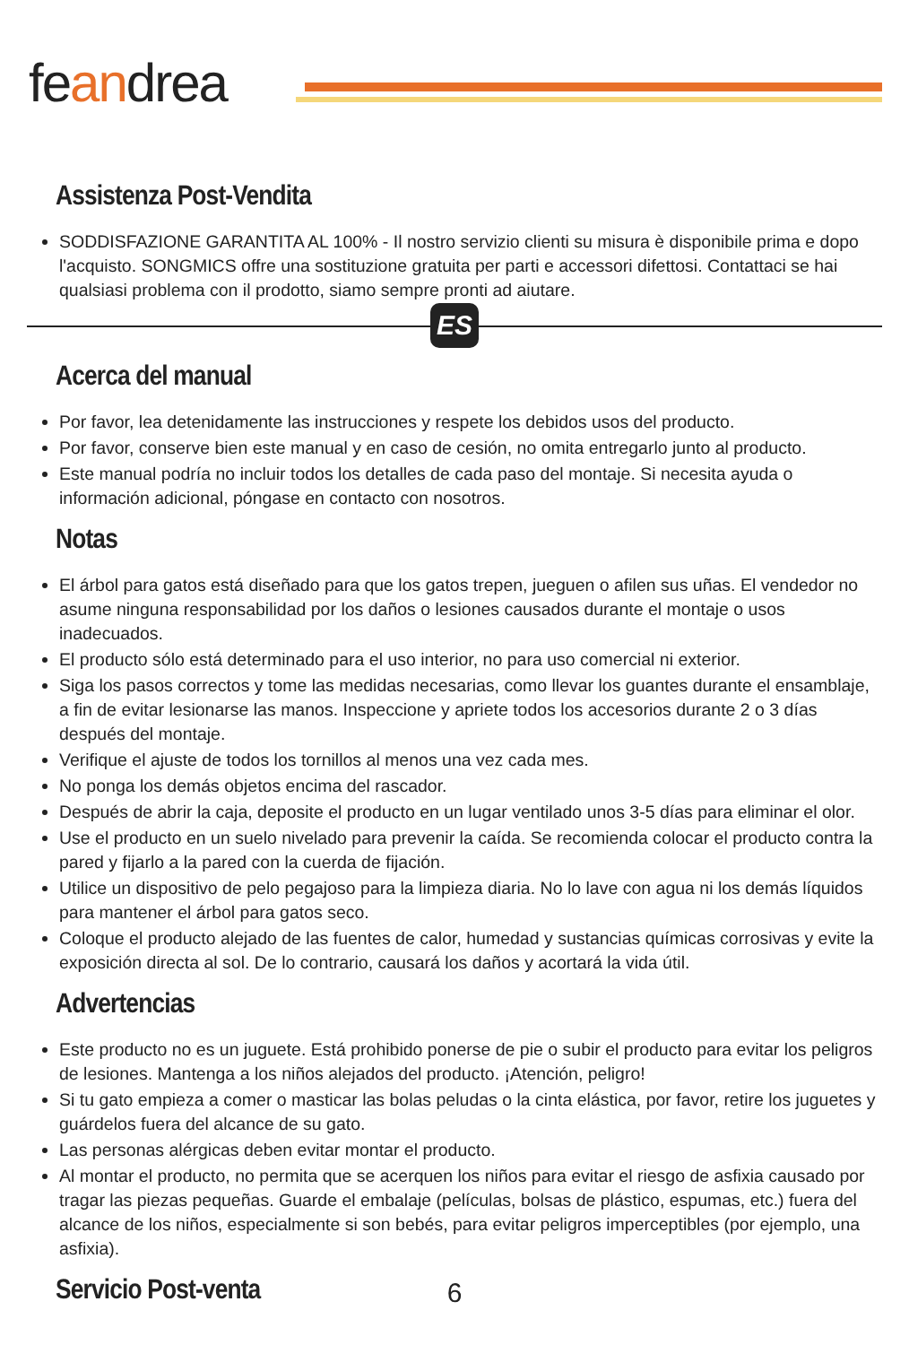feandrea
Assistenza Post-Vendita
SODDISFAZIONE GARANTITA AL 100% - Il nostro servizio clienti su misura è disponibile prima e dopo l'acquisto. SONGMICS offre una sostituzione gratuita per parti e accessori difettosi. Contattaci se hai qualsiasi problema con il prodotto, siamo sempre pronti ad aiutare.
ES
Acerca del manual
Por favor, lea detenidamente las instrucciones y respete los debidos usos del producto.
Por favor, conserve bien este manual y en caso de cesión, no omita entregarlo junto al producto.
Este manual podría no incluir todos los detalles de cada paso del montaje. Si necesita ayuda o información adicional, póngase en contacto con nosotros.
Notas
El árbol para gatos está diseñado para que los gatos trepen, jueguen o afilen sus uñas. El vendedor no asume ninguna responsabilidad por los daños o lesiones causados durante el montaje o usos inadecuados.
El producto sólo está determinado para el uso interior, no para uso comercial ni exterior.
Siga los pasos correctos y tome las medidas necesarias, como llevar los guantes durante el ensamblaje, a fin de evitar lesionarse las manos. Inspeccione y apriete todos los accesorios durante 2 o 3 días después del montaje.
Verifique el ajuste de todos los tornillos al menos una vez cada mes.
No ponga los demás objetos encima del rascador.
Después de abrir la caja, deposite el producto en un lugar ventilado unos 3-5 días para eliminar el olor.
Use el producto en un suelo nivelado para prevenir la caída. Se recomienda colocar el producto contra la pared y fijarlo a la pared con la cuerda de fijación.
Utilice un dispositivo de pelo pegajoso para la limpieza diaria. No lo lave con agua ni los demás líquidos para mantener el árbol para gatos seco.
Coloque el producto alejado de las fuentes de calor, humedad y sustancias químicas corrosivas y evite la exposición directa al sol. De lo contrario, causará los daños y acortará la vida útil.
Advertencias
Este producto no es un juguete. Está prohibido ponerse de pie o subir el producto para evitar los peligros de lesiones. Mantenga a los niños alejados del producto. ¡Atención, peligro!
Si tu gato empieza a comer o masticar las bolas peludas o la cinta elástica, por favor, retire los juguetes y guárdelos fuera del alcance de su gato.
Las personas alérgicas deben evitar montar el producto.
Al montar el producto, no permita que se acerquen los niños para evitar el riesgo de asfixia causado por tragar las piezas pequeñas. Guarde el embalaje (películas, bolsas de plástico, espumas, etc.) fuera del alcance de los niños, especialmente si son bebés, para evitar peligros imperceptibles (por ejemplo, una asfixia).
Servicio Post-venta
6